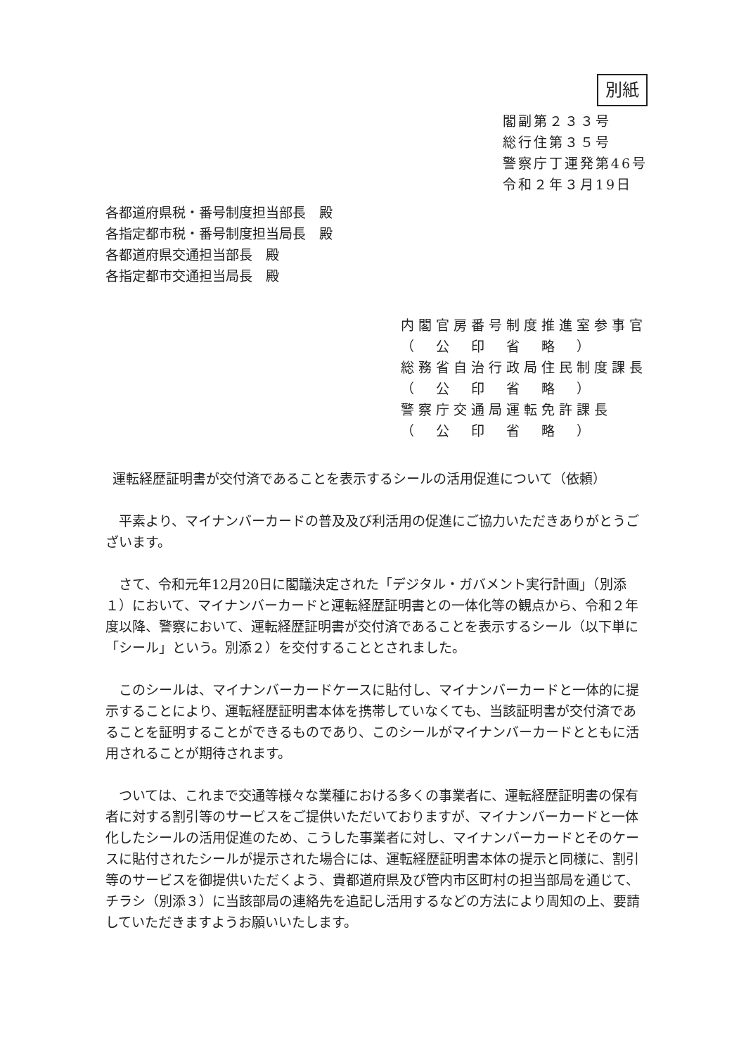別紙
閣副第２３３号
総行住第３５号
警察庁丁運発第46号
令和２年３月19日
各都道府県税・番号制度担当部長　殿
各指定都市税・番号制度担当局長　殿
各都道府県交通担当部長　殿
各指定都市交通担当局長　殿
内閣官房番号制度推進室参事官
（　公　印　省　略　）
総務省自治行政局住民制度課長
（　公　印　省　略　）
警察庁交通局運転免許課長
（　公　印　省　略　）
運転経歴証明書が交付済であることを表示するシールの活用促進について（依頼）
平素より、マイナンバーカードの普及及び利活用の促進にご協力いただきありがとうございます。
さて、令和元年12月20日に閣議決定された「デジタル・ガバメント実行計画」（別添１）において、マイナンバーカードと運転経歴証明書との一体化等の観点から、令和２年度以降、警察において、運転経歴証明書が交付済であることを表示するシール（以下単に「シール」という。別添２）を交付することとされました。
このシールは、マイナンバーカードケースに貼付し、マイナンバーカードと一体的に提示することにより、運転経歴証明書本体を携帯していなくても、当該証明書が交付済であることを証明することができるものであり、このシールがマイナンバーカードとともに活用されることが期待されます。
ついては、これまで交通等様々な業種における多くの事業者に、運転経歴証明書の保有者に対する割引等のサービスをご提供いただいておりますが、マイナンバーカードと一体化したシールの活用促進のため、こうした事業者に対し、マイナンバーカードとそのケースに貼付されたシールが提示された場合には、運転経歴証明書本体の提示と同様に、割引等のサービスを御提供いただくよう、貴都道府県及び管内市区町村の担当部局を通じて、チラシ（別添３）に当該部局の連絡先を追記し活用するなどの方法により周知の上、要請していただきますようお願いいたします。